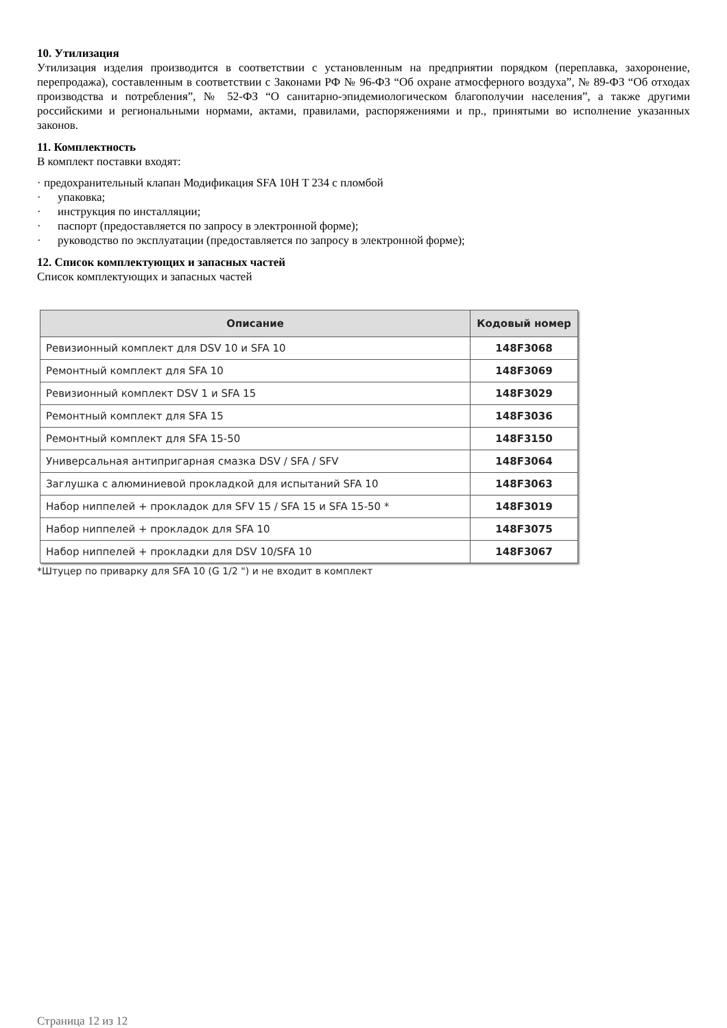10. Утилизация
Утилизация изделия производится в соответствии с установленным на предприятии порядком (переплавка, захоронение, перепродажа), составленным в соответствии с Законами РФ № 96-ФЗ “Об охране атмосферного воздуха”, № 89-ФЗ “Об отходах производства и потребления”, № 52-ФЗ “О санитарно-эпидемиологическом благополучии населения”, а также другими российскими и региональными нормами, актами, правилами, распоряжениями и пр., принятыми во исполнение указанных законов.
11. Комплектность
В комплект поставки входят:
· предохранительный клапан Модификация SFA 10H T 234 с пломбой
· упаковка;
· инструкция по инсталляции;
· паспорт (предоставляется по запросу в электронной форме);
· руководство по эксплуатации (предоставляется по запросу в электронной форме);
12. Список комплектующих и запасных частей
Список комплектующих и запасных частей
| Описание | Кодовый номер |
| --- | --- |
| Ревизионный комплект для DSV 10 и SFA 10 | 148F3068 |
| Ремонтный комплект для SFA 10 | 148F3069 |
| Ревизионный комплект DSV 1 и SFA 15 | 148F3029 |
| Ремонтный комплект для SFA 15 | 148F3036 |
| Ремонтный комплект для SFA 15-50 | 148F3150 |
| Универсальная антипригарная смазка DSV / SFA / SFV | 148F3064 |
| Заглушка с алюминиевой прокладкой для испытаний SFA 10 | 148F3063 |
| Набор ниппелей + прокладок для SFV 15 / SFA 15 и SFA 15-50 * | 148F3019 |
| Набор ниппелей + прокладок для SFA 10 | 148F3075 |
| Набор ниппелей + прокладки для DSV 10/SFA 10 | 148F3067 |
*Штуцер по приварку для SFA 10 (G 1/2 ") и не входит в комплект
Страница 12 из 12